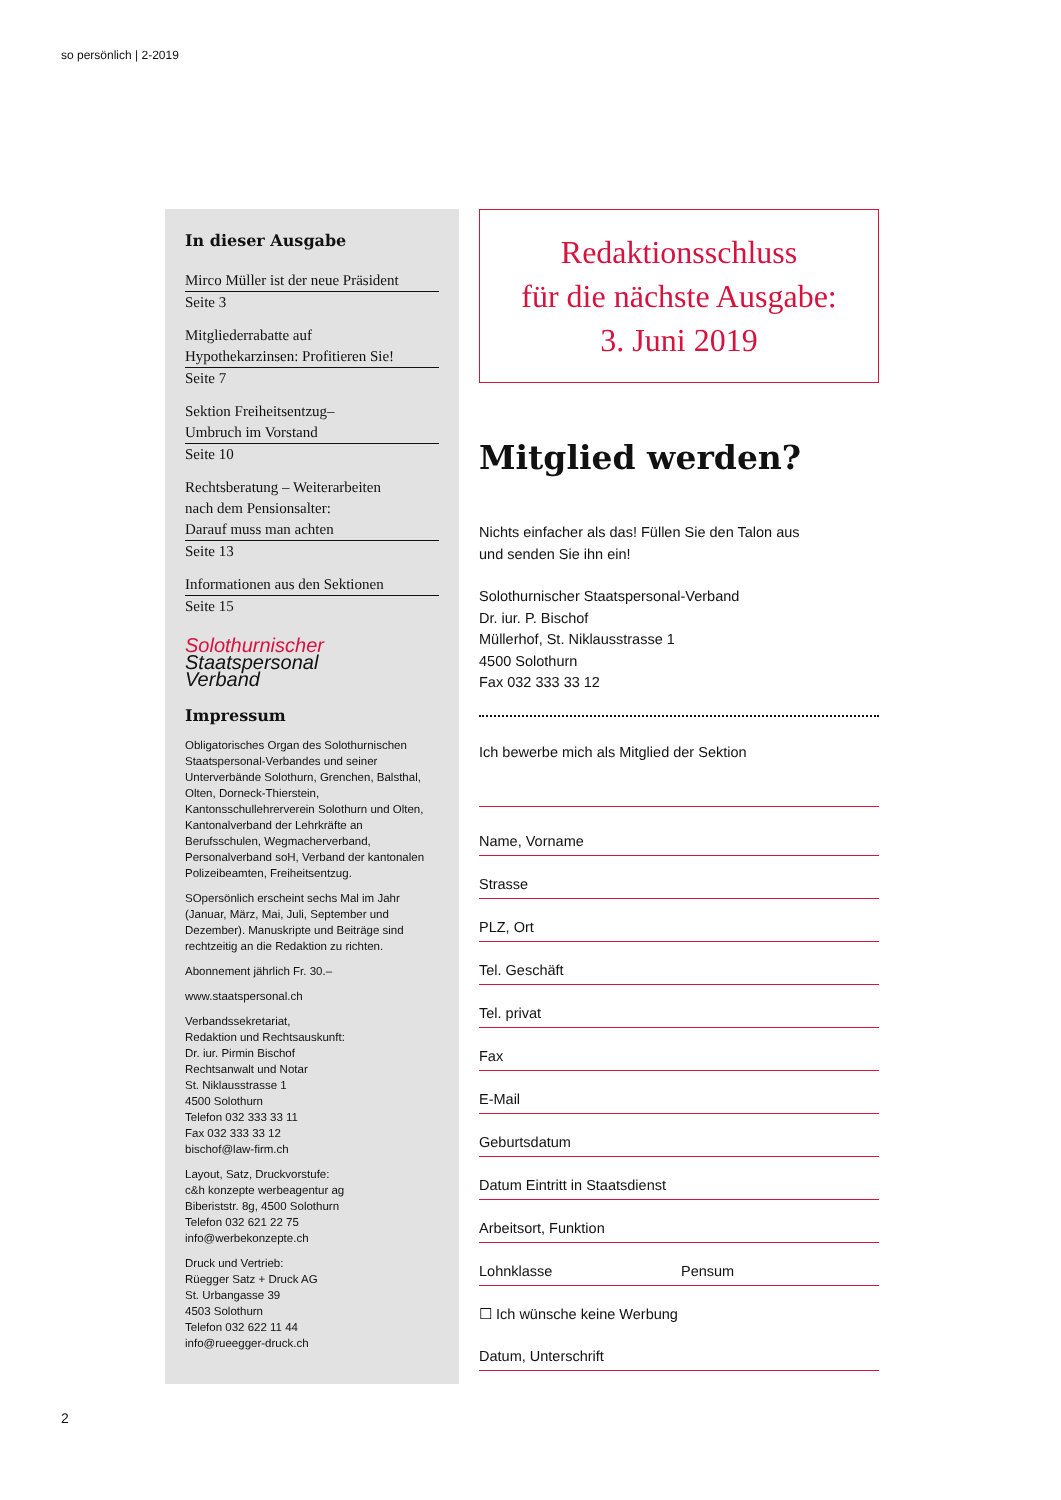so persönlich | 2-2019
In dieser Ausgabe
Mirco Müller ist der neue Präsident
Seite 3
Mitgliederrabatte auf
Hypothekarzinsen: Profitieren Sie!
Seite 7
Sektion Freiheitsentzug–
Umbruch im Vorstand
Seite 10
Rechtsberatung – Weiterarbeiten
nach dem Pensionsalter:
Darauf muss man achten
Seite 13
Informationen aus den Sektionen
Seite 15
Solothurnischer
Staatspersonal
Verband
Impressum
Obligatorisches Organ des Solothurnischen Staatspersonal-Verbandes und seiner Unterverbände Solothurn, Grenchen, Balsthal, Olten, Dorneck-Thierstein, Kantonsschullehrerverein Solothurn und Olten, Kantonalverband der Lehrkräfte an Berufsschulen, Wegmacherverband, Personalverband soH, Verband der kantonalen Polizeibeamten, Freiheitsentzug.
SOpersönlich erscheint sechs Mal im Jahr (Januar, März, Mai, Juli, September und Dezember). Manuskripte und Beiträge sind rechtzeitig an die Redaktion zu richten.
Abonnement jährlich Fr. 30.–
www.staatspersonal.ch
Verbandssekretariat,
Redaktion und Rechtsauskunft:
Dr. iur. Pirmin Bischof
Rechtsanwalt und Notar
St. Niklausstrasse 1
4500 Solothurn
Telefon 032 333 33 11
Fax 032 333 33 12
bischof@law-firm.ch
Layout, Satz, Druckvorstufe:
c&h konzepte werbeagentur ag
Biberiststr. 8g, 4500 Solothurn
Telefon 032 621 22 75
info@werbekonzepte.ch
Druck und Vertrieb:
Rüegger Satz + Druck AG
St. Urbangasse 39
4503 Solothurn
Telefon 032 622 11 44
info@rueegger-druck.ch
Redaktionsschluss
für die nächste Ausgabe:
3. Juni 2019
Mitglied werden?
Nichts einfacher als das! Füllen Sie den Talon aus
und senden Sie ihn ein!
Solothurnischer Staatspersonal-Verband
Dr. iur. P. Bischof
Müllerhof, St. Niklausstrasse 1
4500 Solothurn
Fax 032 333 33 12
Ich bewerbe mich als Mitglied der Sektion
Name, Vorname
Strasse
PLZ, Ort
Tel. Geschäft
Tel. privat
Fax
E-Mail
Geburtsdatum
Datum Eintritt in Staatsdienst
Arbeitsort, Funktion
Lohnklasse Pensum
☐ Ich wünsche keine Werbung
Datum, Unterschrift
2